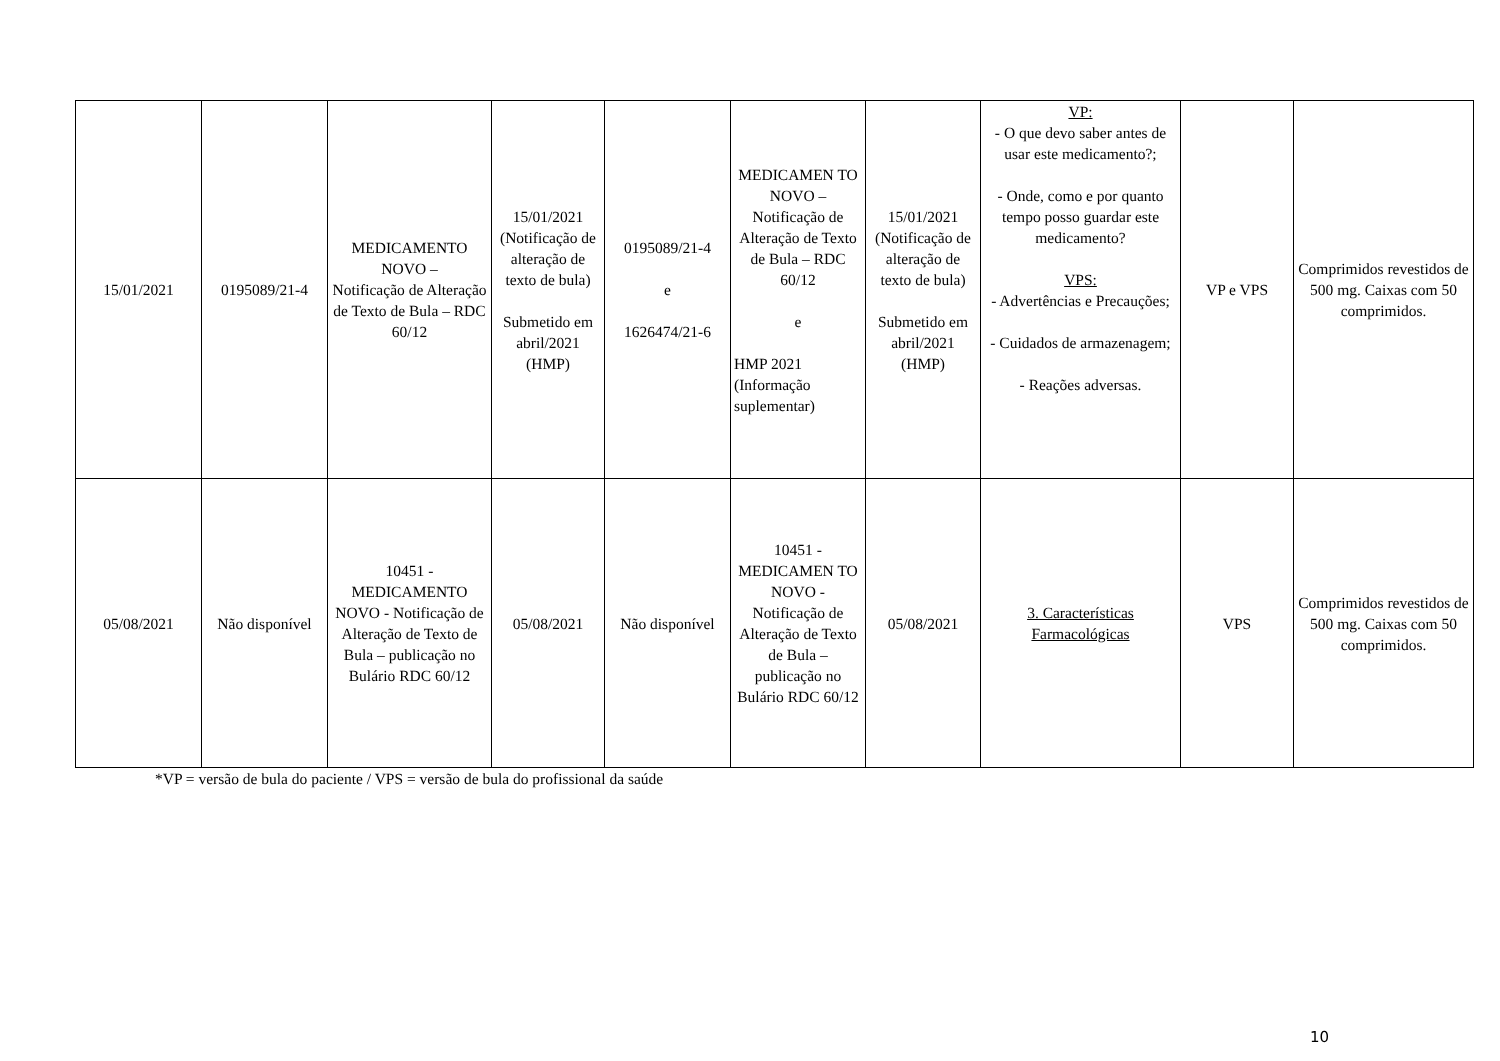| 15/01/2021 | 0195089/21-4 | MEDICAMENTO NOVO – Notificação de Alteração de Texto de Bula – RDC 60/12 | 15/01/2021 (Notificação de alteração de texto de bula) Submetido em abril/2021 (HMP) | 0195089/21-4 e 1626474/21-6 | MEDICAMEN TO NOVO – Notificação de Alteração de Texto de Bula – RDC 60/12 e HMP 2021 (Informação suplementar) | 15/01/2021 (Notificação de alteração de texto de bula) Submetido em abril/2021 (HMP) | VP: - O que devo saber antes de usar este medicamento?; - Onde, como e por quanto tempo posso guardar este medicamento? VPS: - Advertências e Precauções; - Cuidados de armazenagem; - Reações adversas. | VP e VPS | Comprimidos revestidos de 500 mg. Caixas com 50 comprimidos. |
| 05/08/2021 | Não disponível | 10451 - MEDICAMENTO NOVO - Notificação de Alteração de Texto de Bula – publicação no Bulário RDC 60/12 | 05/08/2021 | Não disponível | 10451 - MEDICAMEN TO NOVO - Notificação de Alteração de Texto de Bula – publicação no Bulário RDC 60/12 | 05/08/2021 | 3. Características Farmacológicas | VPS | Comprimidos revestidos de 500 mg. Caixas com 50 comprimidos. |
*VP = versão de bula do paciente / VPS = versão de bula do profissional da saúde
10